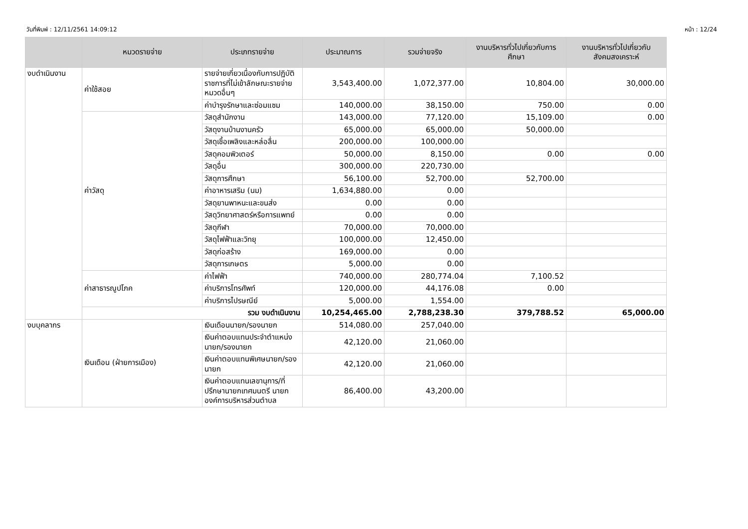วันที่พิมพ์ : 12/11/2561 14:09:12 หน้า : 12/24
| | หมวดรายจ่าย | ประเภทรายจ่าย | ประมาณการ | รวมจ่ายจริง | งานบริหารทั่วไปเกี่ยวกับการศึกษา | งานบริหารทั่วไปเกี่ยวกับสังคมสงเคราะห์ |
| --- | --- | --- | --- | --- | --- | --- |
| งบดำเนินงาน | ค่าใช้สอย | รายจ่ายเกี่ยวเนื่องกับการปฏิบัติราชการที่ไม่เข้าลักษณะรายจ่ายหมวดอื่นๆ | 3,543,400.00 | 1,072,377.00 | 10,804.00 | 30,000.00 |
| | | ค่าบำรุงรักษาและซ่อมแซม | 140,000.00 | 38,150.00 | 750.00 | 0.00 |
| | ค่าวัสดุ | วัสดุสำนักงาน | 143,000.00 | 77,120.00 | 15,109.00 | 0.00 |
| | | วัสดุงานบ้านงานครัว | 65,000.00 | 65,000.00 | 50,000.00 | |
| | | วัสดุเชื้อเพลิงและหล่อลื่น | 200,000.00 | 100,000.00 | | |
| | | วัสดุคอมพิวเตอร์ | 50,000.00 | 8,150.00 | 0.00 | 0.00 |
| | | วัสดุอื่น | 300,000.00 | 220,730.00 | | |
| | | วัสดุการศึกษา | 56,100.00 | 52,700.00 | 52,700.00 | |
| | | ค่าอาหารเสริม (นม) | 1,634,880.00 | 0.00 | | |
| | | วัสดุยานพาหนะและขนส่ง | 0.00 | 0.00 | | |
| | | วัสดุวิทยาศาสตร์หรือการแพทย์ | 0.00 | 0.00 | | |
| | | วัสดุกีฬา | 70,000.00 | 70,000.00 | | |
| | | วัสดุไฟฟ้าและวิทยุ | 100,000.00 | 12,450.00 | | |
| | | วัสดุก่อสร้าง | 169,000.00 | 0.00 | | |
| | | วัสดุการเกษตร | 5,000.00 | 0.00 | | |
| | ค่าสาธารณูปโภค | ค่าไฟฟ้า | 740,000.00 | 280,774.04 | 7,100.52 | |
| | | ค่าบริการโทรศัพท์ | 120,000.00 | 44,176.08 | 0.00 | |
| | | ค่าบริการไปรษณีย์ | 5,000.00 | 1,554.00 | | |
| | รวม งบดำเนินงาน | | 10,254,465.00 | 2,788,238.30 | 379,788.52 | 65,000.00 |
| งบบุคลากร | เงินเดือน (ฝ่ายการเมือง) | เงินเดือนนายก/รองนายก | 514,080.00 | 257,040.00 | | |
| | | เงินค่าตอบแทนประจำตำแหน่งนายก/รองนายก | 42,120.00 | 21,060.00 | | |
| | | เงินค่าตอบแทนพิเศษนายก/รองนายก | 42,120.00 | 21,060.00 | | |
| | | เงินค่าตอบแทนเลขานุการ/ที่ปรึกษานายกเทศมนตรี นายกองค์การบริหารส่วนตำบล | 86,400.00 | 43,200.00 | | |